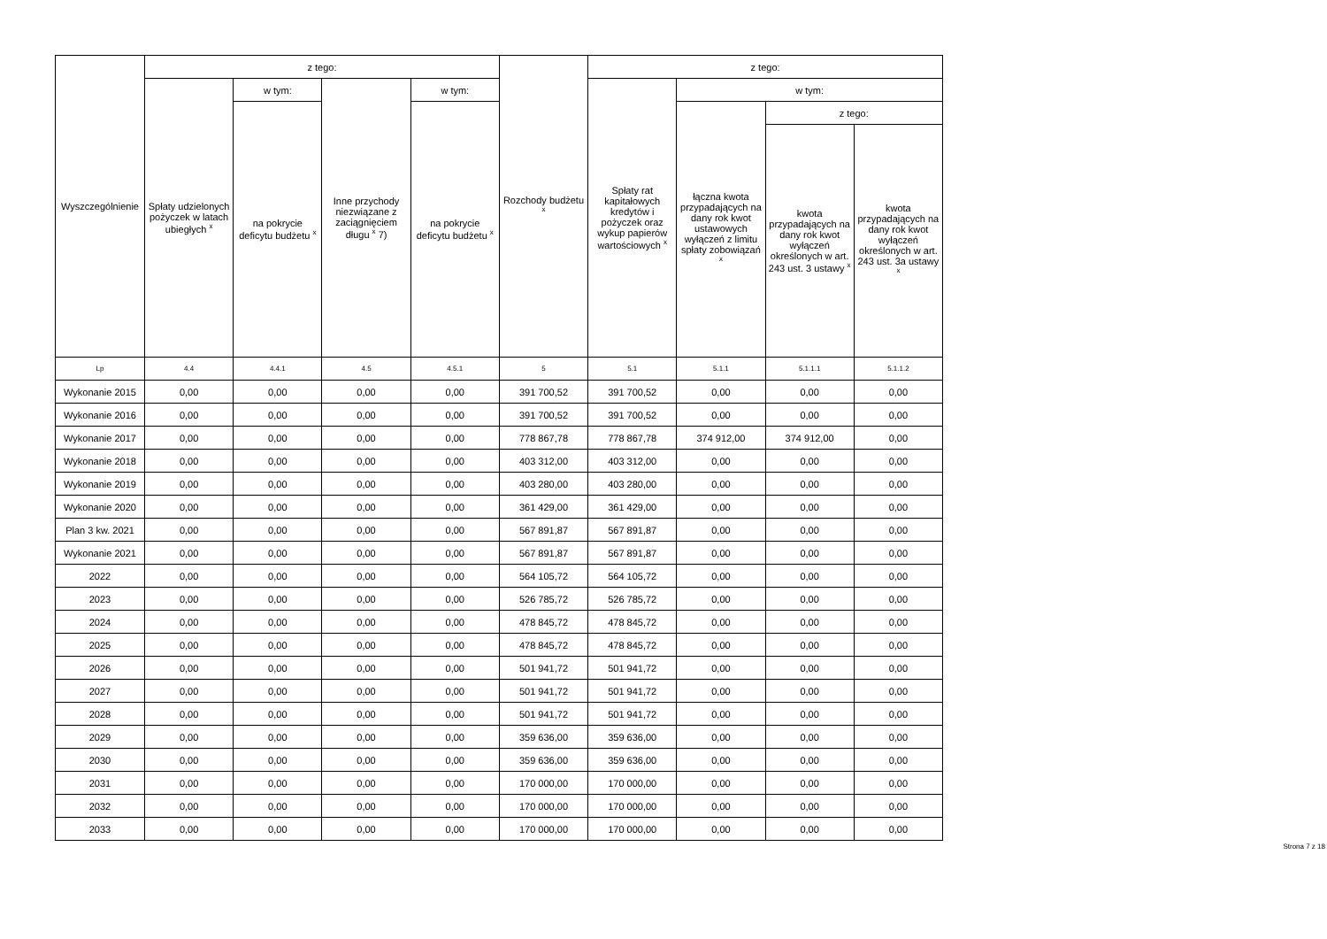| Wyszczególnienie | z tego: | | | | Rozchody budżetu <sup>x</sup> | z tego: | | | |
| --- | --- | --- | --- | --- | --- | --- | --- | --- | --- |
| | Spłaty udzielonych pożyczek w latach ubiegłych <sup>x</sup> | w tym: | Inne przychody niezwiązane z zaciągnięciem długu <sup>x</sup> 7) | w tym: | | Spłaty rat kapitałowych kredytów i pożyczek oraz wykup papierów wartościowych <sup>x</sup> | w tym: | | |
| | | na pokrycie deficytu budżetu <sup>x</sup> | | na pokrycie deficytu budżetu <sup>x</sup> | | | łączna kwota przypadających na dany rok kwot ustawowych wyłączeń z limitu spłaty zobowiązań <sup>x</sup> | z tego: | |
| | | | | | | | | kwota przypadających na dany rok kwot wyłączeń określonych w art. 243 ust. 3 ustawy <sup>x</sup> | kwota przypadających na dany rok kwot wyłączeń określonych w art. 243 ust. 3a ustawy <sup>x</sup> |
| Lp | 4.4 | 4.4.1 | 4.5 | 4.5.1 | 5 | 5.1 | 5.1.1 | 5.1.1.1 | 5.1.1.2 |
| Wykonanie 2015 | 0,00 | 0,00 | 0,00 | 0,00 | 391 700,52 | 391 700,52 | 0,00 | 0,00 | 0,00 |
| Wykonanie 2016 | 0,00 | 0,00 | 0,00 | 0,00 | 391 700,52 | 391 700,52 | 0,00 | 0,00 | 0,00 |
| Wykonanie 2017 | 0,00 | 0,00 | 0,00 | 0,00 | 778 867,78 | 778 867,78 | 374 912,00 | 374 912,00 | 0,00 |
| Wykonanie 2018 | 0,00 | 0,00 | 0,00 | 0,00 | 403 312,00 | 403 312,00 | 0,00 | 0,00 | 0,00 |
| Wykonanie 2019 | 0,00 | 0,00 | 0,00 | 0,00 | 403 280,00 | 403 280,00 | 0,00 | 0,00 | 0,00 |
| Wykonanie 2020 | 0,00 | 0,00 | 0,00 | 0,00 | 361 429,00 | 361 429,00 | 0,00 | 0,00 | 0,00 |
| Plan 3 kw. 2021 | 0,00 | 0,00 | 0,00 | 0,00 | 567 891,87 | 567 891,87 | 0,00 | 0,00 | 0,00 |
| Wykonanie 2021 | 0,00 | 0,00 | 0,00 | 0,00 | 567 891,87 | 567 891,87 | 0,00 | 0,00 | 0,00 |
| 2022 | 0,00 | 0,00 | 0,00 | 0,00 | 564 105,72 | 564 105,72 | 0,00 | 0,00 | 0,00 |
| 2023 | 0,00 | 0,00 | 0,00 | 0,00 | 526 785,72 | 526 785,72 | 0,00 | 0,00 | 0,00 |
| 2024 | 0,00 | 0,00 | 0,00 | 0,00 | 478 845,72 | 478 845,72 | 0,00 | 0,00 | 0,00 |
| 2025 | 0,00 | 0,00 | 0,00 | 0,00 | 478 845,72 | 478 845,72 | 0,00 | 0,00 | 0,00 |
| 2026 | 0,00 | 0,00 | 0,00 | 0,00 | 501 941,72 | 501 941,72 | 0,00 | 0,00 | 0,00 |
| 2027 | 0,00 | 0,00 | 0,00 | 0,00 | 501 941,72 | 501 941,72 | 0,00 | 0,00 | 0,00 |
| 2028 | 0,00 | 0,00 | 0,00 | 0,00 | 501 941,72 | 501 941,72 | 0,00 | 0,00 | 0,00 |
| 2029 | 0,00 | 0,00 | 0,00 | 0,00 | 359 636,00 | 359 636,00 | 0,00 | 0,00 | 0,00 |
| 2030 | 0,00 | 0,00 | 0,00 | 0,00 | 359 636,00 | 359 636,00 | 0,00 | 0,00 | 0,00 |
| 2031 | 0,00 | 0,00 | 0,00 | 0,00 | 170 000,00 | 170 000,00 | 0,00 | 0,00 | 0,00 |
| 2032 | 0,00 | 0,00 | 0,00 | 0,00 | 170 000,00 | 170 000,00 | 0,00 | 0,00 | 0,00 |
| 2033 | 0,00 | 0,00 | 0,00 | 0,00 | 170 000,00 | 170 000,00 | 0,00 | 0,00 | 0,00 |
Strona 7 z 18